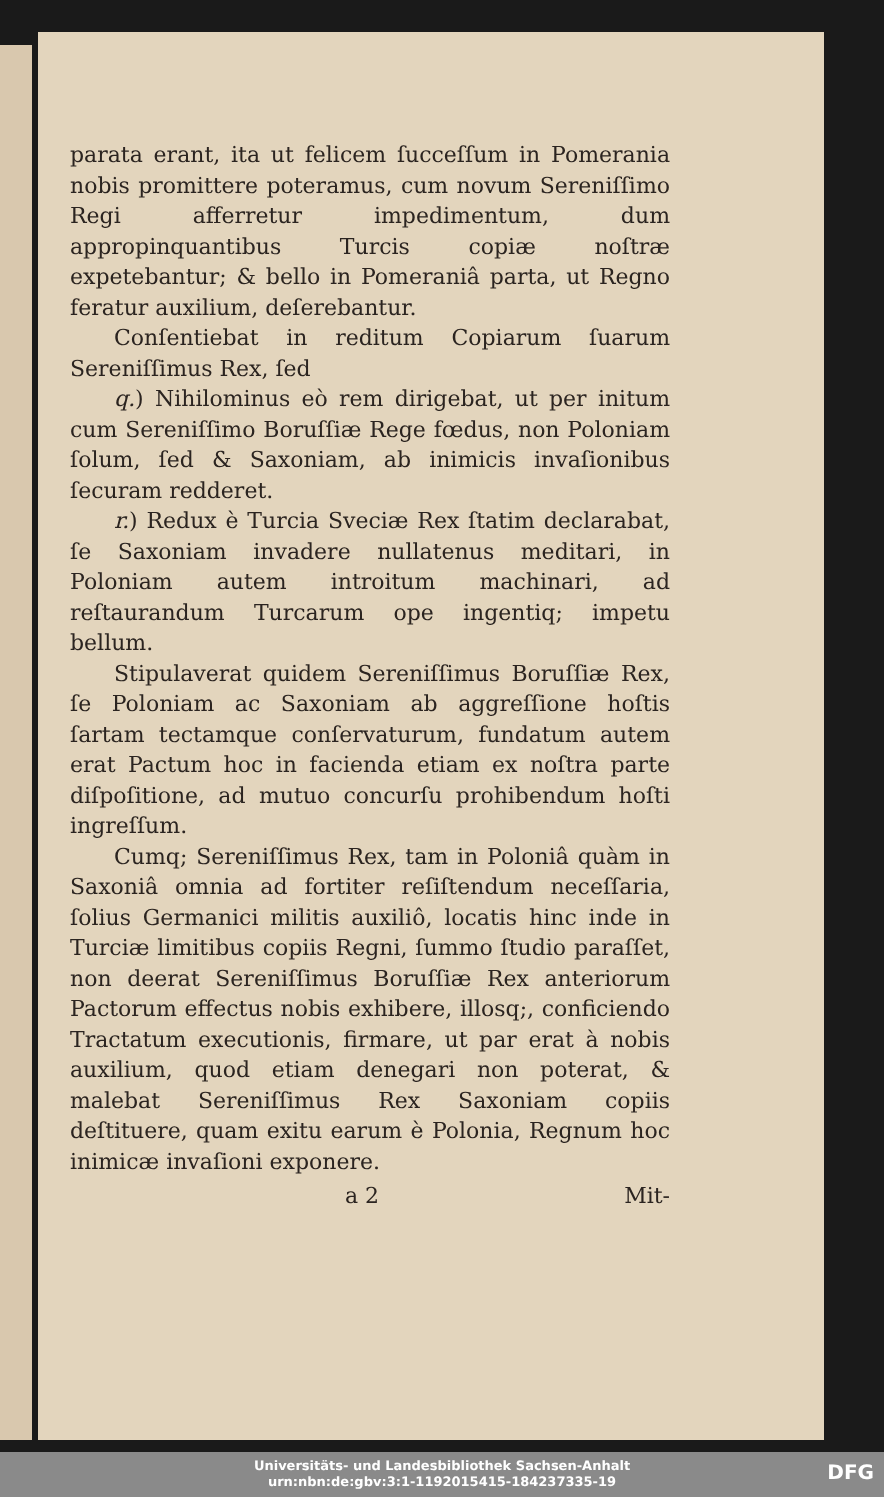parata erant, ita ut felicem ſucceſſum in Pomerania nobis promittere poteramus, cum novum Sereniſſimo Regi afferretur impedimentum, dum appropinquantibus Turcis copiæ noſtræ expetebantur; & bello in Pomeraniâ parta, ut Regno feratur auxilium, deſerebantur.
Conſentiebat in reditum Copiarum ſuarum Sereniſſimus Rex, ſed
q.) Nihilominus eò rem dirigebat, ut per initum cum Sereniſſimo Boruſſiæ Rege fœdus, non Poloniam ſolum, ſed & Saxoniam, ab inimicis invaſionibus ſecuram redderet.
r.) Redux è Turcia Sveciæ Rex ſtatim declarabat, ſe Saxoniam invadere nullatenus meditari, in Poloniam autem introitum machinari, ad reſtaurandum Turcarum ope ingentiq; impetu bellum.
Stipulaverat quidem Sereniſſimus Boruſſiæ Rex, ſe Poloniam ac Saxoniam ab aggreſſione hoſtis ſartam tectamque conſervaturum, fundatum autem erat Pactum hoc in facienda etiam ex noſtra parte diſpoſitione, ad mutuo concurſu prohibendum hoſti ingreſſum.
Cumq; Sereniſſimus Rex, tam in Poloniâ quàm in Saxoniâ omnia ad fortiter reſiſtendum neceſſaria, ſolius Germanici militis auxiliô, locatis hinc inde in Turciæ limitibus copiis Regni, ſummo ſtudio paraſſet, non deerat Sereniſſimus Boruſſiæ Rex anteriorum Pactorum effectus nobis exhibere, illosq;, conficiendo Tractatum executionis, firmare, ut par erat à nobis auxilium, quod etiam denegari non poterat, & malebat Sereniſſimus Rex Saxoniam copiis deſtituere, quam exitu earum è Polonia, Regnum hoc inimicæ invaſioni exponere.
a 2 Mit-
Universitäts- und Landesbibliothek Sachsen-Anhalt
urn:nbn:de:gbv:3:1-1192015415-184237335-19
DFG